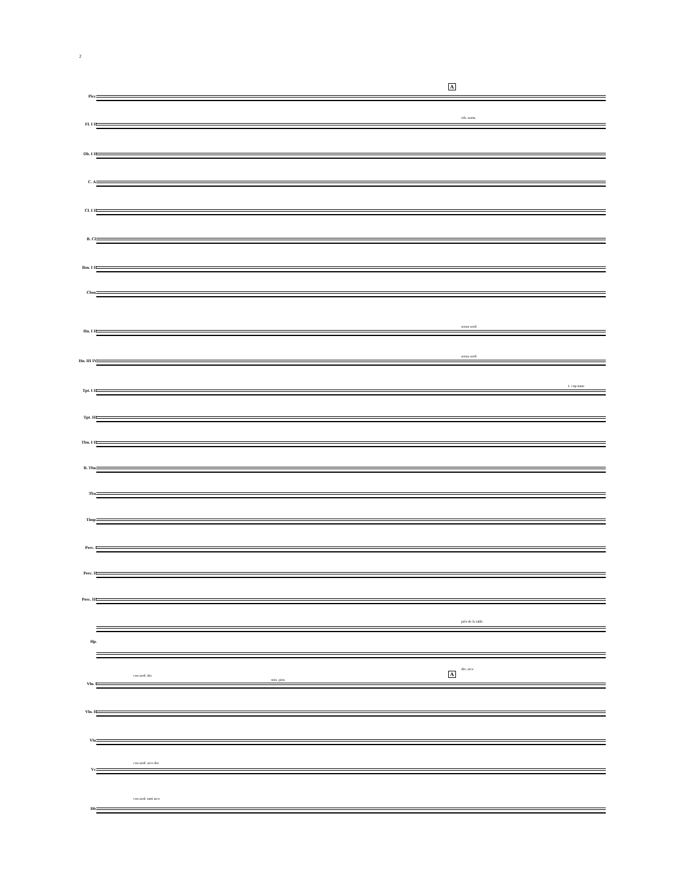2
A
A
Picc.
Fl. I II
Ob. I II
C. A.
Cl. I II
B. Cl.
Bsn. I II
Cbsn.
Hn. I II
Hn. III IV
Tpt. I II
Tpt. III
Tbn. I II
B. Tbn.
Tba.
Timp.
Perc. I
Perc. II
Perc. III
Hp.
Vln. I
Vln. II
Vla.
Vc.
Db.
vib. norm.
senza sord.
senza sord.
1. cup mute
près de la table
con sord. div.
unis. pizz.
div. arco
con sord. arco div.
con sord. tutti arco